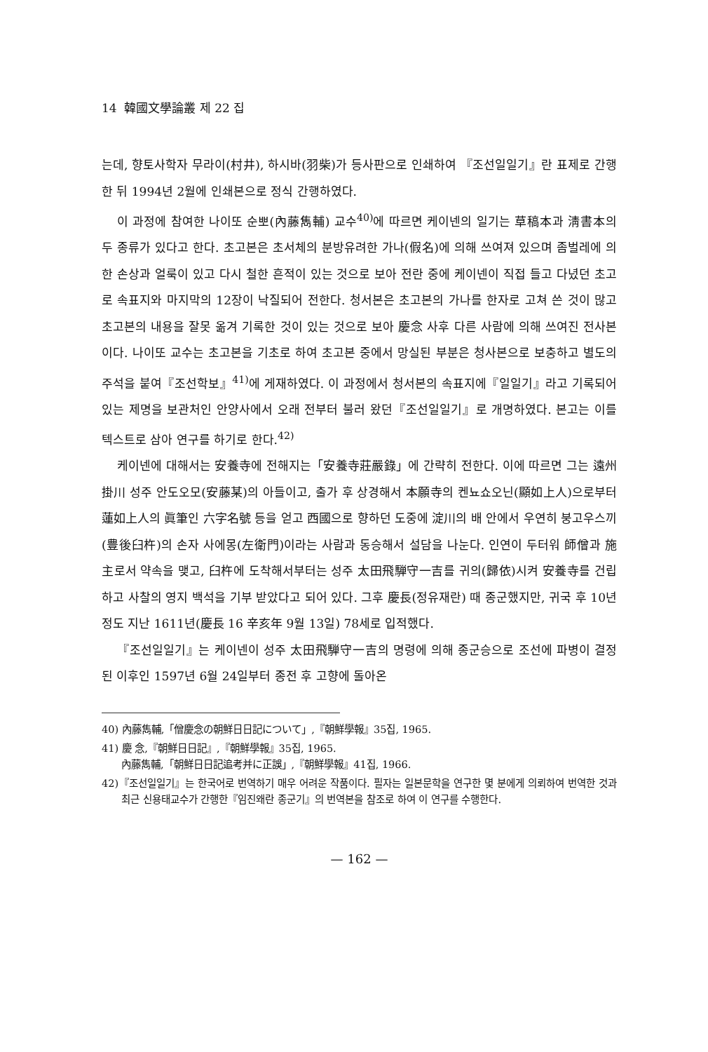14 韓國文學論叢 제 22 집
는데, 향토사학자 무라이(村井), 하시바(羽柴)가 등사판으로 인쇄하여 『조선일일기』란 표제로 간행한 뒤 1994년 2월에 인쇄본으로 정식 간행하였다.
이 과정에 참여한 나이또 순뽀(內藤雋輔) 교수<sup>40)</sup>에 따르면 케이넨의 일기는 草稿本과 淸書本의 두 종류가 있다고 한다. 초고본은 초서체의 분방유려한 가나(假名)에 의해 쓰여져 있으며 좀벌레에 의한 손상과 얼룩이 있고 다시 철한 흔적이 있는 것으로 보아 전란 중에 케이넨이 직접 들고 다녔던 초고로 속표지와 마지막의 12장이 낙질되어 전한다. 청서본은 초고본의 가나를 한자로 고쳐 쓴 것이 많고 초고본의 내용을 잘못 옮겨 기록한 것이 있는 것으로 보아 慶念 사후 다른 사람에 의해 쓰여진 전사본이다. 나이또 교수는 초고본을 기초로 하여 초고본 중에서 망실된 부분은 청사본으로 보충하고 별도의 주석을 붙여『조선학보』<sup>41)</sup>에 게재하였다. 이 과정에서 청서본의 속표지에『일일기』라고 기록되어 있는 제명을 보관처인 안양사에서 오래 전부터 불러 왔던『조선일일기』로 개명하였다. 본고는 이를 텍스트로 삼아 연구를 하기로 한다.<sup>42)</sup>
케이넨에 대해서는 安養寺에 전해지는「安養寺莊嚴錄」에 간략히 전한다. 이에 따르면 그는 遠州 掛川 성주 안도오모(安藤某)의 아들이고, 출가 후 상경해서 本願寺의 켄뇨쇼오닌(顯如上人)으로부터 蓮如上人의 眞筆인 六字名號 등을 얻고 西國으로 향하던 도중에 淀川의 배 안에서 우연히 붕고우스끼(豊後臼杵)의 손자 사에몽(左衛門)이라는 사람과 동승해서 설담을 나눈다. 인연이 두터워 師僧과 施主로서 약속을 맺고, 臼杵에 도착해서부터는 성주 太田飛騨守一吉를 귀의(歸依)시켜 安養寺를 건립하고 사찰의 영지 백석을 기부 받았다고 되어 있다. 그후 慶長(정유재란) 때 종군했지만, 귀국 후 10년 정도 지난 1611년(慶長 16 辛亥年 9월 13일) 78세로 입적했다.
『조선일일기』는 케이넨이 성주 太田飛騨守一吉의 명령에 의해 종군승으로 조선에 파병이 결정된 이후인 1597년 6월 24일부터 종전 후 고향에 돌아온
40) 內藤雋輔,「僧慶念の朝鮮日日記について」,『朝鮮學報』35집, 1965.
41) 慶 念,『朝鮮日日記』,『朝鮮學報』35집, 1965.
內藤雋輔,「朝鮮日日記追考并に正誤」,『朝鮮學報』41집, 1966.
42)『조선일일기』는 한국어로 번역하기 매우 어려운 작품이다. 필자는 일본문학을 연구한 몇 분에게 의뢰하여 번역한 것과 최근 신용태교수가 간행한『임진왜란 종군기』의 번역본을 참조로 하여 이 연구를 수행한다.
— 162 —